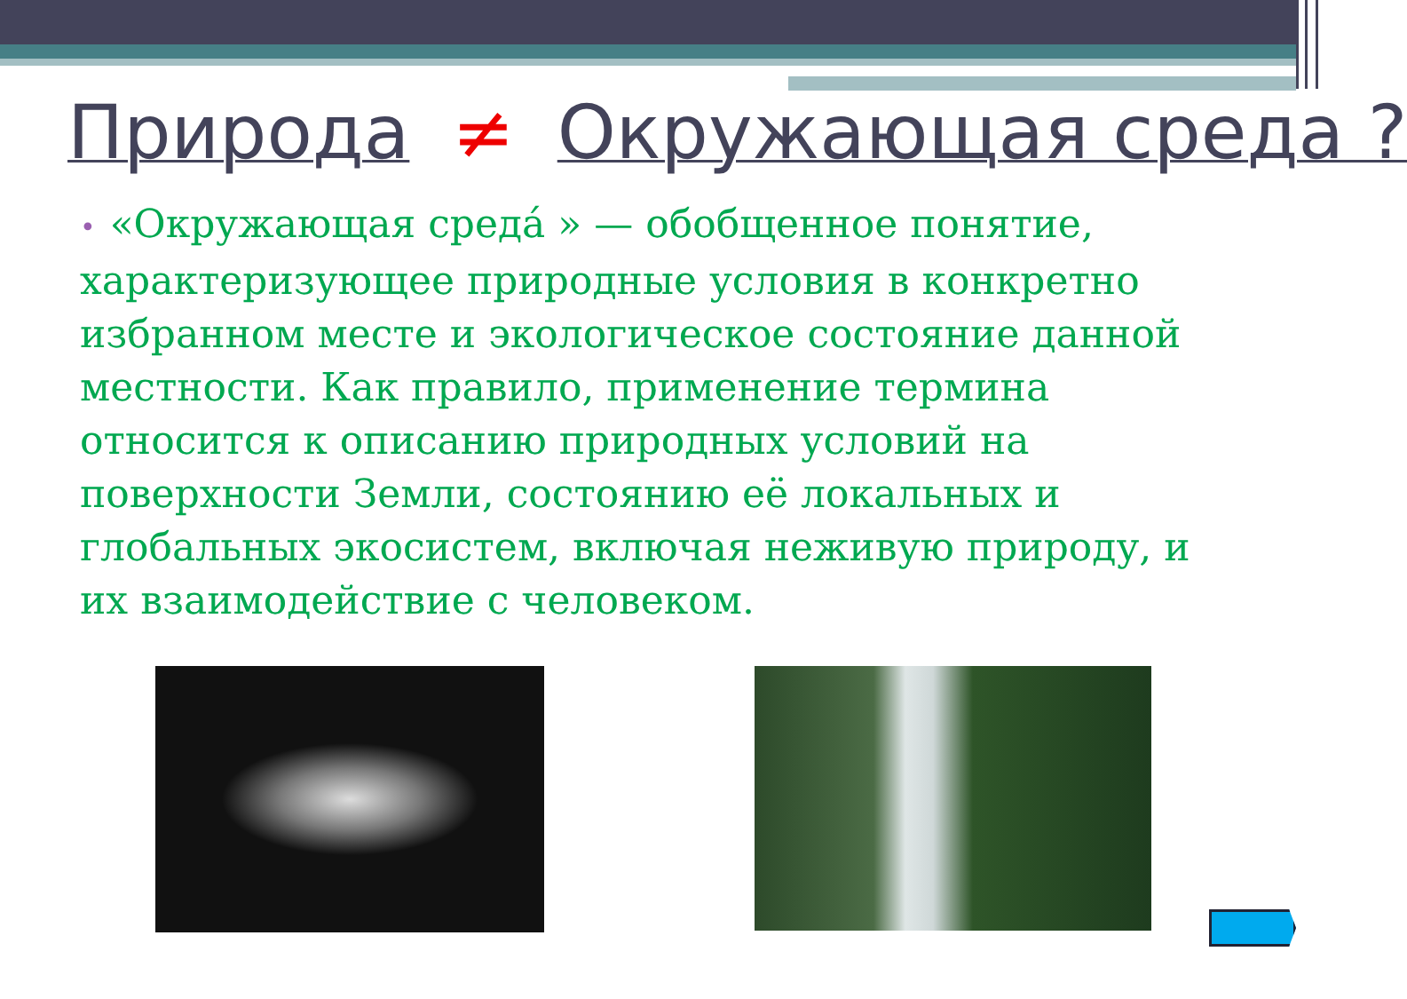Природа ≠ Окружающая среда ?
• «Окружающая среда́ » — обобщенное понятие, характеризующее природные условия в конкретно избранном месте и экологическое состояние данной местности. Как правило, применение термина относится к описанию природных условий на поверхности Земли, состоянию её локальных и глобальных экосистем, включая неживую природу, и их взаимодействие с человеком.